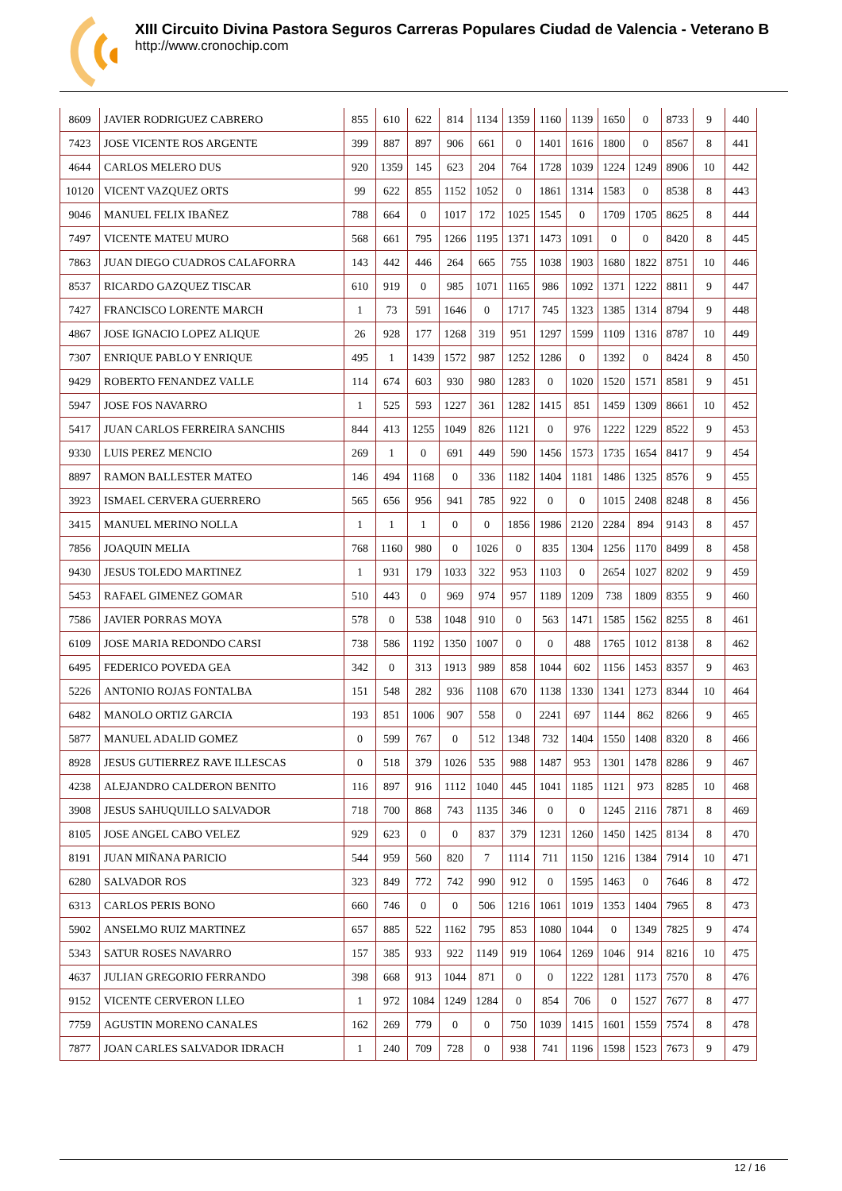XIII Circuito Divina Pastora Seguros Carreras Populares Ciudad de Valencia - Veterano B
http://www.cronochip.com
| 8609 | JAVIER RODRIGUEZ CABRERO | 855 | 610 | 622 | 814 | 1134 | 1359 | 1160 | 1139 | 1650 | 0 | 8733 | 9 | 440 |
| 7423 | JOSE VICENTE ROS ARGENTE | 399 | 887 | 897 | 906 | 661 | 0 | 1401 | 1616 | 1800 | 0 | 8567 | 8 | 441 |
| 4644 | CARLOS MELERO DUS | 920 | 1359 | 145 | 623 | 204 | 764 | 1728 | 1039 | 1224 | 1249 | 8906 | 10 | 442 |
| 10120 | VICENT VAZQUEZ ORTS | 99 | 622 | 855 | 1152 | 1052 | 0 | 1861 | 1314 | 1583 | 0 | 8538 | 8 | 443 |
| 9046 | MANUEL FELIX IBAÑEZ | 788 | 664 | 0 | 1017 | 172 | 1025 | 1545 | 0 | 1709 | 1705 | 8625 | 8 | 444 |
| 7497 | VICENTE MATEU MURO | 568 | 661 | 795 | 1266 | 1195 | 1371 | 1473 | 1091 | 0 | 0 | 8420 | 8 | 445 |
| 7863 | JUAN DIEGO CUADROS CALAFORRA | 143 | 442 | 446 | 264 | 665 | 755 | 1038 | 1903 | 1680 | 1822 | 8751 | 10 | 446 |
| 8537 | RICARDO GAZQUEZ TISCAR | 610 | 919 | 0 | 985 | 1071 | 1165 | 986 | 1092 | 1371 | 1222 | 8811 | 9 | 447 |
| 7427 | FRANCISCO LORENTE MARCH | 1 | 73 | 591 | 1646 | 0 | 1717 | 745 | 1323 | 1385 | 1314 | 8794 | 9 | 448 |
| 4867 | JOSE IGNACIO LOPEZ ALIQUE | 26 | 928 | 177 | 1268 | 319 | 951 | 1297 | 1599 | 1109 | 1316 | 8787 | 10 | 449 |
| 7307 | ENRIQUE PABLO Y ENRIQUE | 495 | 1 | 1439 | 1572 | 987 | 1252 | 1286 | 0 | 1392 | 0 | 8424 | 8 | 450 |
| 9429 | ROBERTO FENANDEZ VALLE | 114 | 674 | 603 | 930 | 980 | 1283 | 0 | 1020 | 1520 | 1571 | 8581 | 9 | 451 |
| 5947 | JOSE FOS NAVARRO | 1 | 525 | 593 | 1227 | 361 | 1282 | 1415 | 851 | 1459 | 1309 | 8661 | 10 | 452 |
| 5417 | JUAN CARLOS FERREIRA SANCHIS | 844 | 413 | 1255 | 1049 | 826 | 1121 | 0 | 976 | 1222 | 1229 | 8522 | 9 | 453 |
| 9330 | LUIS PEREZ MENCIO | 269 | 1 | 0 | 691 | 449 | 590 | 1456 | 1573 | 1735 | 1654 | 8417 | 9 | 454 |
| 8897 | RAMON BALLESTER MATEO | 146 | 494 | 1168 | 0 | 336 | 1182 | 1404 | 1181 | 1486 | 1325 | 8576 | 9 | 455 |
| 3923 | ISMAEL CERVERA GUERRERO | 565 | 656 | 956 | 941 | 785 | 922 | 0 | 0 | 1015 | 2408 | 8248 | 8 | 456 |
| 3415 | MANUEL MERINO NOLLA | 1 | 1 | 1 | 0 | 0 | 1856 | 1986 | 2120 | 2284 | 894 | 9143 | 8 | 457 |
| 7856 | JOAQUIN MELIA | 768 | 1160 | 980 | 0 | 1026 | 0 | 835 | 1304 | 1256 | 1170 | 8499 | 8 | 458 |
| 9430 | JESUS TOLEDO MARTINEZ | 1 | 931 | 179 | 1033 | 322 | 953 | 1103 | 0 | 2654 | 1027 | 8202 | 9 | 459 |
| 5453 | RAFAEL GIMENEZ GOMAR | 510 | 443 | 0 | 969 | 974 | 957 | 1189 | 1209 | 738 | 1809 | 8355 | 9 | 460 |
| 7586 | JAVIER PORRAS MOYA | 578 | 0 | 538 | 1048 | 910 | 0 | 563 | 1471 | 1585 | 1562 | 8255 | 8 | 461 |
| 6109 | JOSE MARIA REDONDO CARSI | 738 | 586 | 1192 | 1350 | 1007 | 0 | 0 | 488 | 1765 | 1012 | 8138 | 8 | 462 |
| 6495 | FEDERICO POVEDA GEA | 342 | 0 | 313 | 1913 | 989 | 858 | 1044 | 602 | 1156 | 1453 | 8357 | 9 | 463 |
| 5226 | ANTONIO ROJAS FONTALBA | 151 | 548 | 282 | 936 | 1108 | 670 | 1138 | 1330 | 1341 | 1273 | 8344 | 10 | 464 |
| 6482 | MANOLO ORTIZ GARCIA | 193 | 851 | 1006 | 907 | 558 | 0 | 2241 | 697 | 1144 | 862 | 8266 | 9 | 465 |
| 5877 | MANUEL ADALID GOMEZ | 0 | 599 | 767 | 0 | 512 | 1348 | 732 | 1404 | 1550 | 1408 | 8320 | 8 | 466 |
| 8928 | JESUS GUTIERREZ RAVE ILLESCAS | 0 | 518 | 379 | 1026 | 535 | 988 | 1487 | 953 | 1301 | 1478 | 8286 | 9 | 467 |
| 4238 | ALEJANDRO CALDERON BENITO | 116 | 897 | 916 | 1112 | 1040 | 445 | 1041 | 1185 | 1121 | 973 | 8285 | 10 | 468 |
| 3908 | JESUS SAHUQUILLO SALVADOR | 718 | 700 | 868 | 743 | 1135 | 346 | 0 | 0 | 1245 | 2116 | 7871 | 8 | 469 |
| 8105 | JOSE ANGEL CABO VELEZ | 929 | 623 | 0 | 0 | 837 | 379 | 1231 | 1260 | 1450 | 1425 | 8134 | 8 | 470 |
| 8191 | JUAN MIÑANA PARICIO | 544 | 959 | 560 | 820 | 7 | 1114 | 711 | 1150 | 1216 | 1384 | 7914 | 10 | 471 |
| 6280 | SALVADOR ROS | 323 | 849 | 772 | 742 | 990 | 912 | 0 | 1595 | 1463 | 0 | 7646 | 8 | 472 |
| 6313 | CARLOS PERIS BONO | 660 | 746 | 0 | 0 | 506 | 1216 | 1061 | 1019 | 1353 | 1404 | 7965 | 8 | 473 |
| 5902 | ANSELMO RUIZ MARTINEZ | 657 | 885 | 522 | 1162 | 795 | 853 | 1080 | 1044 | 0 | 1349 | 7825 | 9 | 474 |
| 5343 | SATUR ROSES NAVARRO | 157 | 385 | 933 | 922 | 1149 | 919 | 1064 | 1269 | 1046 | 914 | 8216 | 10 | 475 |
| 4637 | JULIAN GREGORIO FERRANDO | 398 | 668 | 913 | 1044 | 871 | 0 | 0 | 1222 | 1281 | 1173 | 7570 | 8 | 476 |
| 9152 | VICENTE CERVERON LLEO | 1 | 972 | 1084 | 1249 | 1284 | 0 | 854 | 706 | 0 | 1527 | 7677 | 8 | 477 |
| 7759 | AGUSTIN MORENO CANALES | 162 | 269 | 779 | 0 | 0 | 750 | 1039 | 1415 | 1601 | 1559 | 7574 | 8 | 478 |
| 7877 | JOAN CARLES SALVADOR IDRACH | 1 | 240 | 709 | 728 | 0 | 938 | 741 | 1196 | 1598 | 1523 | 7673 | 9 | 479 |
12 / 16